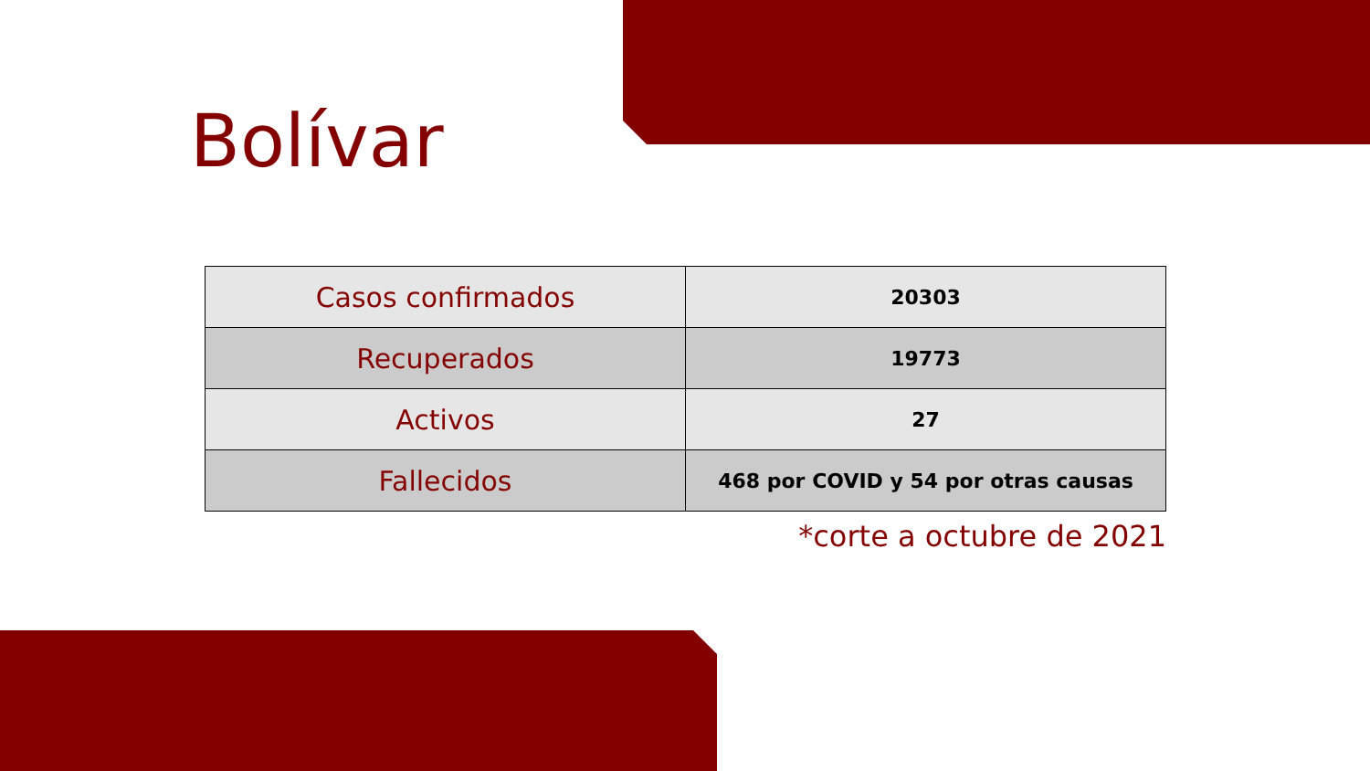Bolívar
| Casos confirmados | 20303 |
| Recuperados | 19773 |
| Activos | 27 |
| Fallecidos | 468 por COVID y 54 por otras causas |
*corte a octubre de 2021